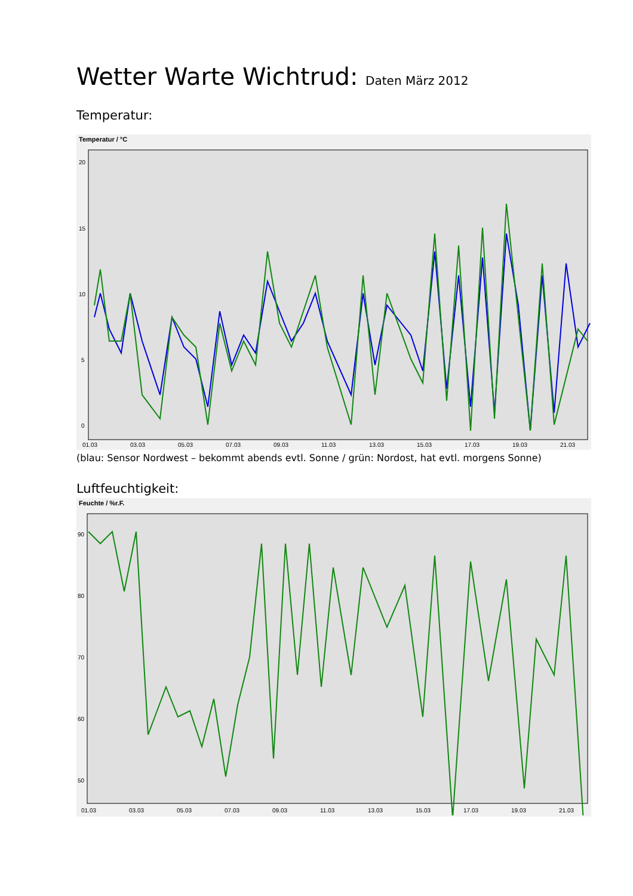Wetter Warte Wichtrud: Daten März 2012
Temperatur:
Temperatur / °C
20
15
10
5
0
01.03
03.03
05.03
07.03
09.03
11.03
13.03
15.03
17.03
19.03
21.03
(blau: Sensor Nordwest – bekommt abends evtl. Sonne / grün: Nordost, hat evtl. morgens Sonne)
Luftfeuchtigkeit:
Feuchte / %r.F.
90
80
70
60
50
01.03
03.03
05.03
07.03
09.03
11.03
13.03
15.03
17.03
19.03
21.03